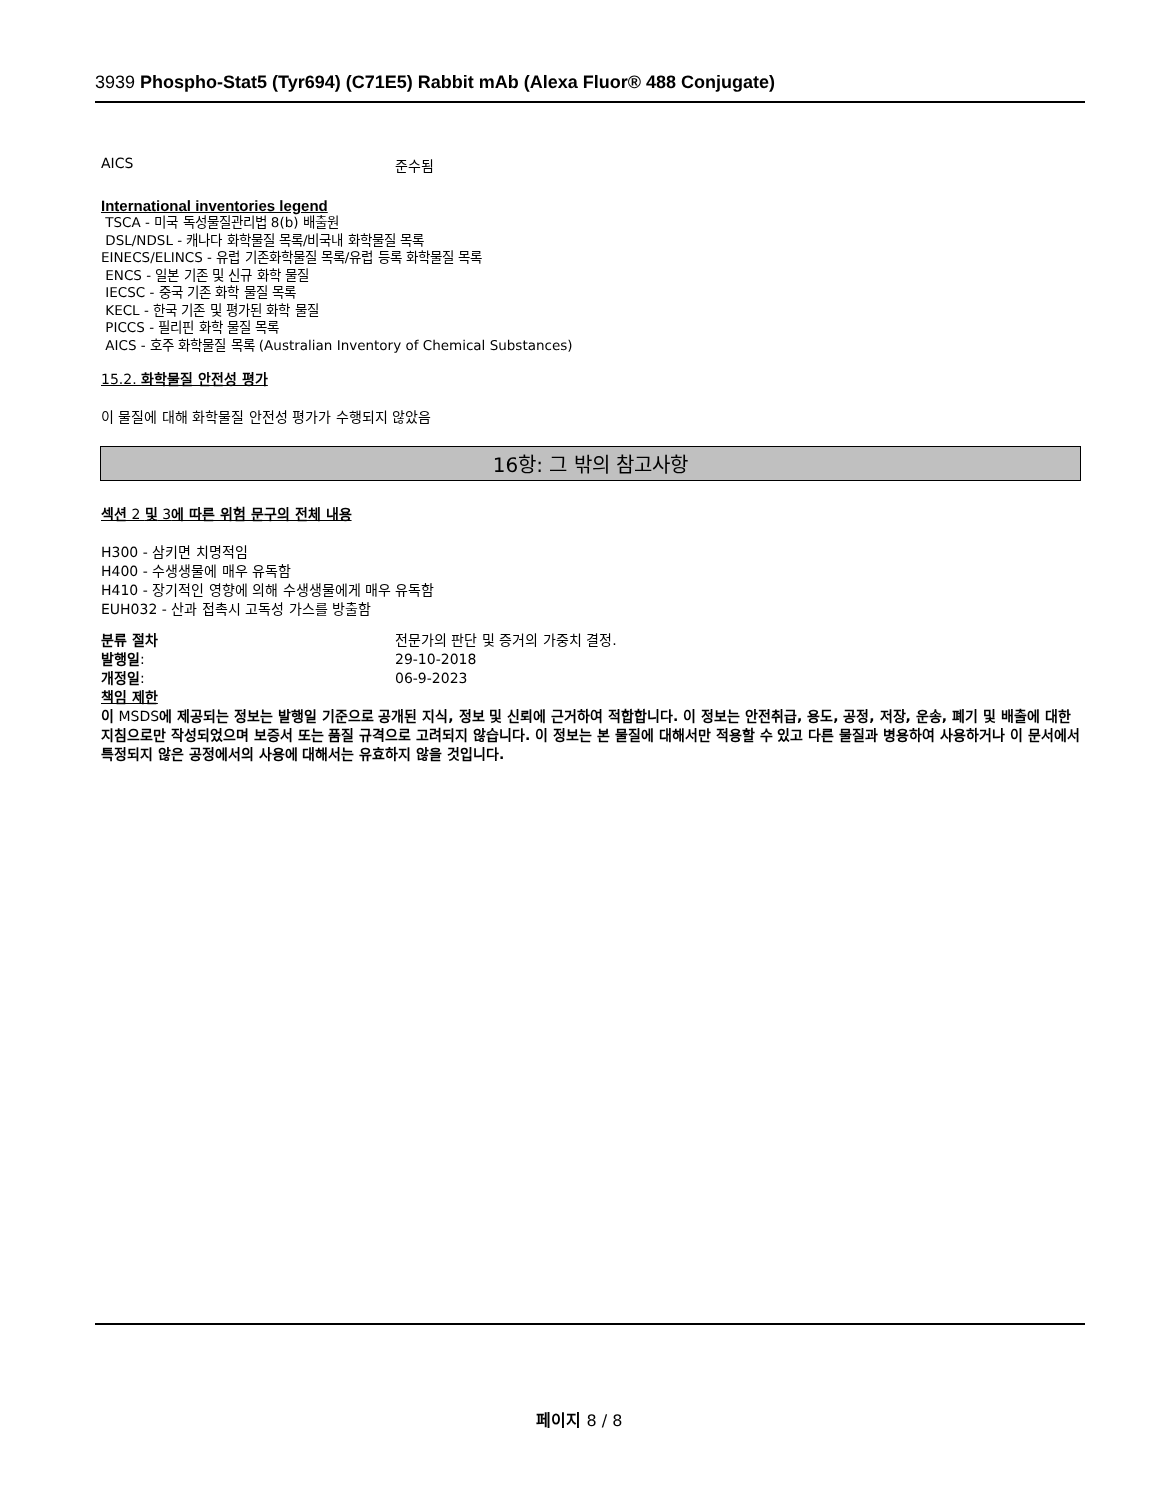3939 Phospho-Stat5 (Tyr694) (C71E5) Rabbit mAb (Alexa Fluor® 488 Conjugate)
AICS 준수됨
International inventories legend
TSCA - 미국 독성물질관리법 8(b) 배출원
DSL/NDSL - 캐나다 화학물질 목록/비국내 화학물질 목록
EINECS/ELINCS - 유럽 기존화학물질 목록/유럽 등록 화학물질 목록
ENCS - 일본 기존 및 신규 화학 물질
IECSC - 중국 기존 화학 물질 목록
KECL - 한국 기존 및 평가된 화학 물질
PICCS - 필리핀 화학 물질 목록
AICS - 호주 화학물질 목록 (Australian Inventory of Chemical Substances)
15.2. 화학물질 안전성 평가
이 물질에 대해 화학물질 안전성 평가가 수행되지 않았음
16항: 그 밖의 참고사항
섹션 2 및 3에 따른 위험 문구의 전체 내용
H300 - 삼키면 치명적임
H400 - 수생생물에 매우 유독함
H410 - 장기적인 영향에 의해 수생생물에게 매우 유독함
EUH032 - 산과 접촉시 고독성 가스를 방출함
분류 절차 전문가의 판단 및 증거의 가중치 결정.
발행일: 29-10-2018
개정일: 06-9-2023
책임 제한
이 MSDS에 제공되는 정보는 발행일 기준으로 공개된 지식, 정보 및 신뢰에 근거하여 적합합니다. 이 정보는 안전취급, 용도, 공정, 저장, 운송, 폐기 및 배출에 대한 지침으로만 작성되었으며 보증서 또는 품질 규격으로 고려되지 않습니다. 이 정보는 본 물질에 대해서만 적용할 수 있고 다른 물질과 병용하여 사용하거나 이 문서에서 특정되지 않은 공정에서의 사용에 대해서는 유효하지 않을 것입니다.
페이지 8 / 8